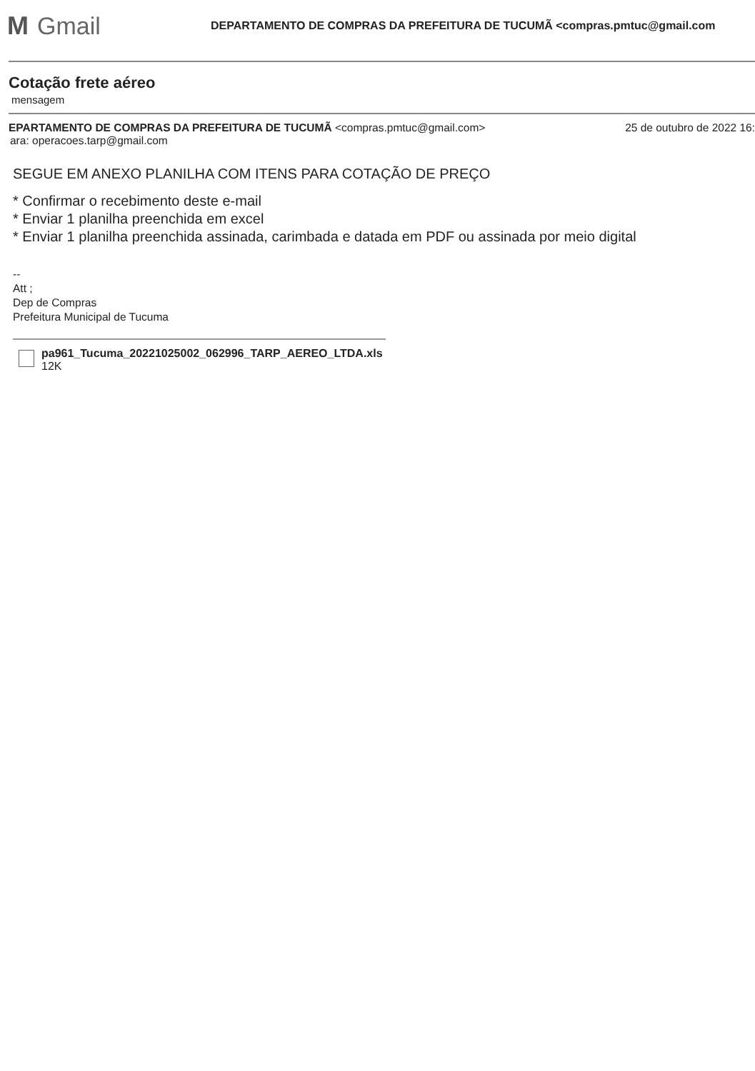M Gmail
DEPARTAMENTO DE COMPRAS DA PREFEITURA DE TUCUMÃ <compras.pmtuc@gmail.com
Cotação frete aéreo
mensagem
EPARTAMENTO DE COMPRAS DA PREFEITURA DE TUCUMÃ <compras.pmtuc@gmail.com> 25 de outubro de 2022 16:
ara: operacoes.tarp@gmail.com
SEGUE EM ANEXO PLANILHA COM ITENS PARA COTAÇÃO DE PREÇO
* Confirmar o recebimento deste e-mail
* Enviar 1 planilha preenchida em excel
* Enviar 1 planilha preenchida assinada, carimbada e datada em PDF ou assinada por meio digital
--
Att ;
Dep de Compras
Prefeitura Municipal de Tucuma
pa961_Tucuma_20221025002_062996_TARP_AEREO_LTDA.xls
12K